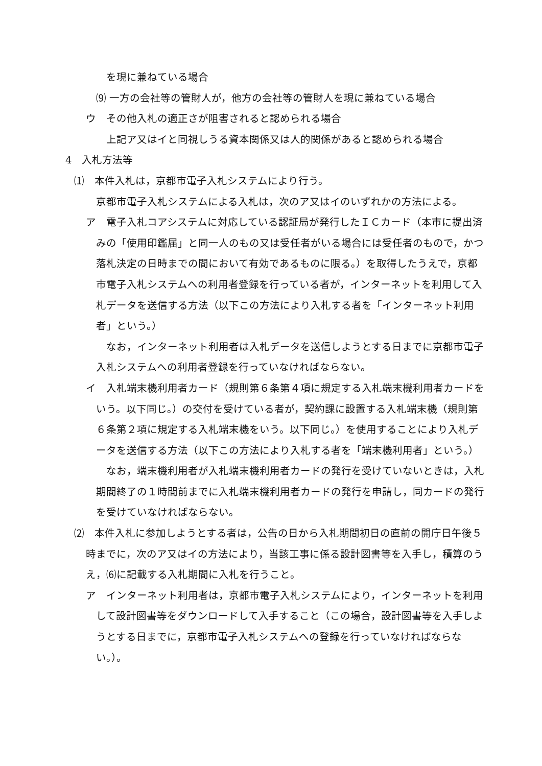を現に兼ねている場合
⑼ 一方の会社等の管財人が，他方の会社等の管財人を現に兼ねている場合
ウ　その他入札の適正さが阻害されると認められる場合
上記ア又はイと同視しうる資本関係又は人的関係があると認められる場合
4　入札方法等
⑴　本件入札は，京都市電子入札システムにより行う。
京都市電子入札システムによる入札は，次のア又はイのいずれかの方法による。
ア　電子入札コアシステムに対応している認証局が発行したＩＣカード（本市に提出済みの「使用印鑑届」と同一人のもの又は受任者がいる場合には受任者のもので，かつ落札決定の日時までの間において有効であるものに限る。）を取得したうえで，京都市電子入札システムへの利用者登録を行っている者が，インターネットを利用して入札データを送信する方法（以下この方法により入札する者を「インターネット利用者」という。）
　なお，インターネット利用者は入札データを送信しようとする日までに京都市電子入札システムへの利用者登録を行っていなければならない。
イ　入札端末機利用者カード（規則第６条第４項に規定する入札端末機利用者カードをいう。以下同じ。）の交付を受けている者が，契約課に設置する入札端末機（規則第６条第２項に規定する入札端末機をいう。以下同じ。）を使用することにより入札データを送信する方法（以下この方法により入札する者を「端末機利用者」という。）
　なお，端末機利用者が入札端末機利用者カードの発行を受けていないときは，入札期間終了の１時間前までに入札端末機利用者カードの発行を申請し，同カードの発行を受けていなければならない。
⑵　本件入札に参加しようとする者は，公告の日から入札期間初日の直前の開庁日午後５時までに，次のア又はイの方法により，当該工事に係る設計図書等を入手し，積算のうえ，⑹に記載する入札期間に入札を行うこと。
ア　インターネット利用者は，京都市電子入札システムにより，インターネットを利用して設計図書等をダウンロードして入手すること（この場合，設計図書等を入手しようとする日までに，京都市電子入札システムへの登録を行っていなければならない。）。